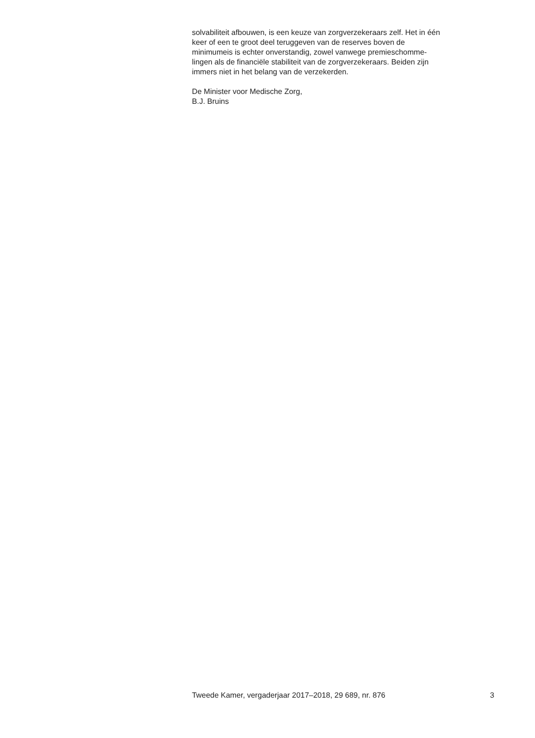solvabiliteit afbouwen, is een keuze van zorgverzekeraars zelf. Het in één
keer of een te groot deel teruggeven van de reserves boven de
minimumeis is echter onverstandig, zowel vanwege premieschomme-
lingen als de financiële stabiliteit van de zorgverzekeraars. Beiden zijn
immers niet in het belang van de verzekerden.
De Minister voor Medische Zorg,
B.J. Bruins
Tweede Kamer, vergaderjaar 2017–2018, 29 689, nr. 876 3